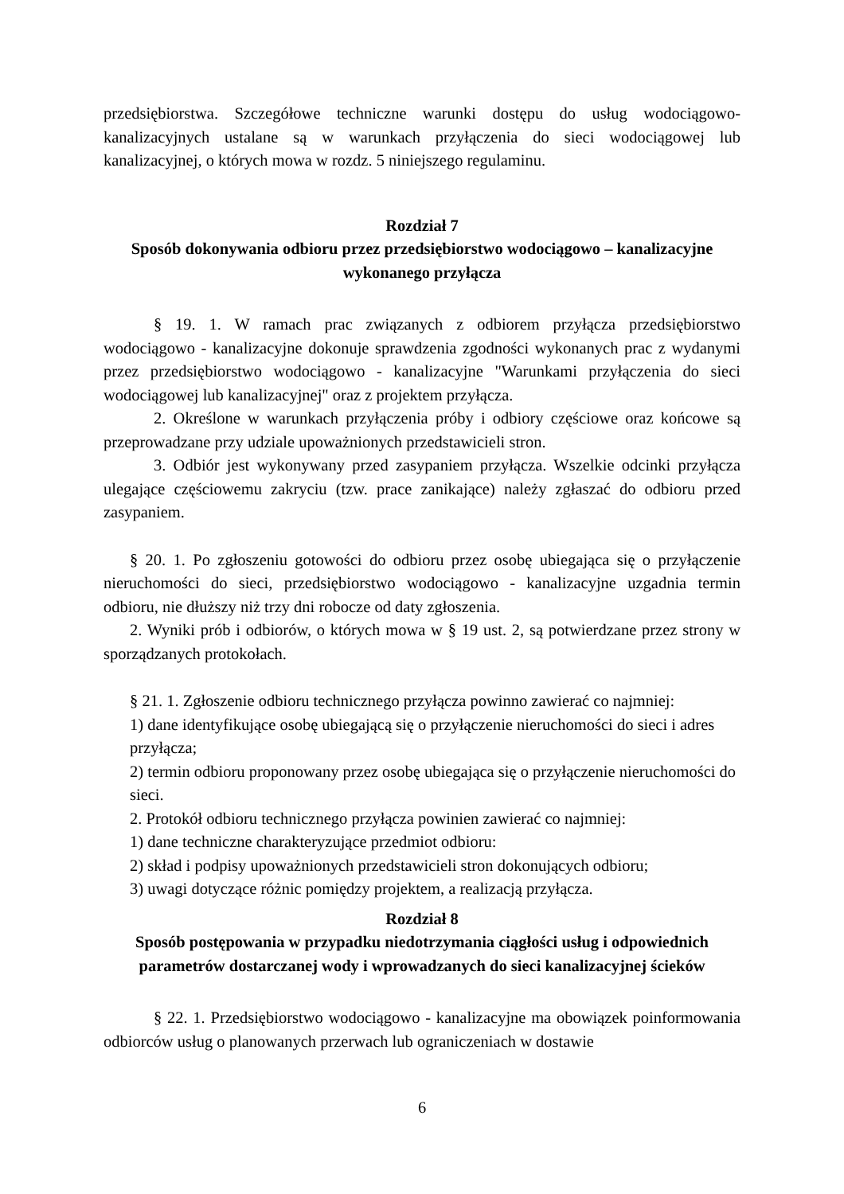przedsiębiorstwa. Szczegółowe techniczne warunki dostępu do usług wodociągowo-kanalizacyjnych ustalane są w warunkach przyłączenia do sieci wodociągowej lub kanalizacyjnej, o których mowa w rozdz. 5 niniejszego regulaminu.
Rozdział 7
Sposób dokonywania odbioru przez przedsiębiorstwo wodociągowo – kanalizacyjne wykonanego przyłącza
§ 19. 1. W ramach prac związanych z odbiorem przyłącza przedsiębiorstwo wodociągowo - kanalizacyjne dokonuje sprawdzenia zgodności wykonanych prac z wydanymi przez przedsiębiorstwo wodociągowo - kanalizacyjne "Warunkami przyłączenia do sieci wodociągowej lub kanalizacyjnej" oraz z projektem przyłącza.
2. Określone w warunkach przyłączenia próby i odbiory częściowe oraz końcowe są przeprowadzane przy udziale upoważnionych przedstawicieli stron.
3. Odbiór jest wykonywany przed zasypaniem przyłącza. Wszelkie odcinki przyłącza ulegające częściowemu zakryciu (tzw. prace zanikające) należy zgłaszać do odbioru przed zasypaniem.
§ 20. 1. Po zgłoszeniu gotowości do odbioru przez osobę ubiegająca się o przyłączenie nieruchomości do sieci, przedsiębiorstwo wodociągowo - kanalizacyjne uzgadnia termin odbioru, nie dłuższy niż trzy dni robocze od daty zgłoszenia.
2. Wyniki prób i odbiorów, o których mowa w § 19 ust. 2, są potwierdzane przez strony w sporządzanych protokołach.
§ 21. 1. Zgłoszenie odbioru technicznego przyłącza powinno zawierać co najmniej:
1) dane identyfikujące osobę ubiegającą się o przyłączenie nieruchomości do sieci i adres przyłącza;
2) termin odbioru proponowany przez osobę ubiegająca się o przyłączenie nieruchomości do sieci.
2. Protokół odbioru technicznego przyłącza powinien zawierać co najmniej:
1) dane techniczne charakteryzujące przedmiot odbioru:
2) skład i podpisy upoważnionych przedstawicieli stron dokonujących odbioru;
3) uwagi dotyczące różnic pomiędzy projektem, a realizacją przyłącza.
Rozdział 8
Sposób postępowania w przypadku niedotrzymania ciągłości usług i odpowiednich parametrów dostarczanej wody i wprowadzanych do sieci kanalizacyjnej ścieków
§ 22. 1. Przedsiębiorstwo wodociągowo - kanalizacyjne ma obowiązek poinformowania odbiorców usług o planowanych przerwach lub ograniczeniach w dostawie
6